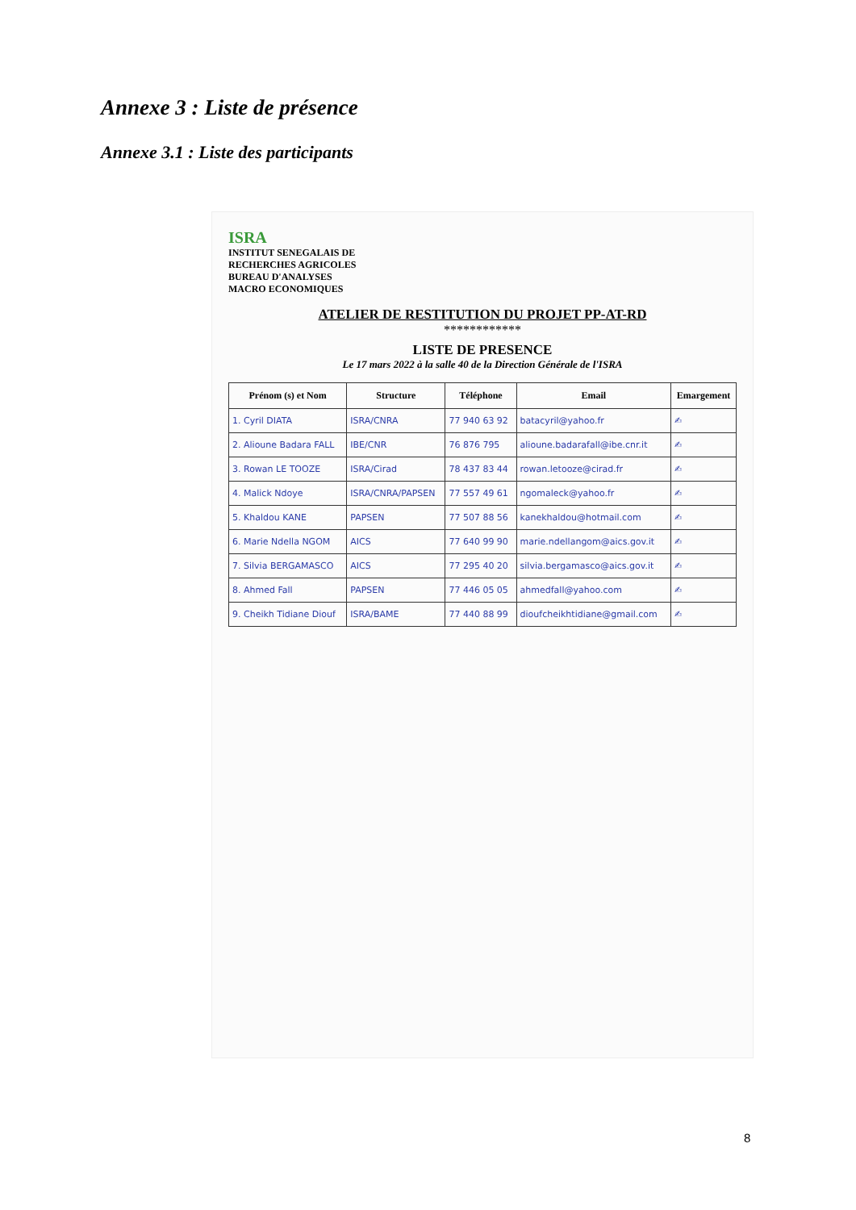Annexe 3 : Liste de présence
Annexe 3.1 : Liste des participants
ISRA
INSTITUT SENEGALAIS DE
RECHERCHES AGRICOLES
BUREAU D'ANALYSES
MACRO ECONOMIQUES
ATELIER DE RESTITUTION DU PROJET PP-AT-RD
************
LISTE DE PRESENCE
Le 17 mars 2022 à la salle 40 de la Direction Générale de l'ISRA
| Prénom (s) et Nom | Structure | Téléphone | Email | Emargement |
| --- | --- | --- | --- | --- |
| 1. Cyril DIATA | ISRA/CNRA | 77 940 63 92 | batacyril@yahoo.fr | ✍ |
| 2. Alioune Badara FALL | IBE/CNR | 76 876 795 | alioune.badarafall@ibe.cnr.it | ✍ |
| 3. Rowan LE TOOZE | ISRA/Cirad | 78 437 83 44 | rowan.letooze@cirad.fr | ✍ |
| 4. Malick Ndoye | ISRA/CNRA/PAPSEN | 77 557 49 61 | ngomaleck@yahoo.fr | ✍ |
| 5. Khaldou KANE | PAPSEN | 77 507 88 56 | kanekhaldou@hotmail.com | ✍ |
| 6. Marie Ndella NGOM | AICS | 77 640 99 90 | marie.ndellangom@aics.gov.it | ✍ |
| 7. Silvia BERGAMASCO | AICS | 77 295 40 20 | silvia.bergamasco@aics.gov.it | ✍ |
| 8. Ahmed Fall | PAPSEN | 77 446 05 05 | ahmedfall@yahoo.com | ✍ |
| 9. Cheikh Tidiane Diouf | ISRA/BAME | 77 440 88 99 | dioufcheikhtidiane@gmail.com | ✍ |
8